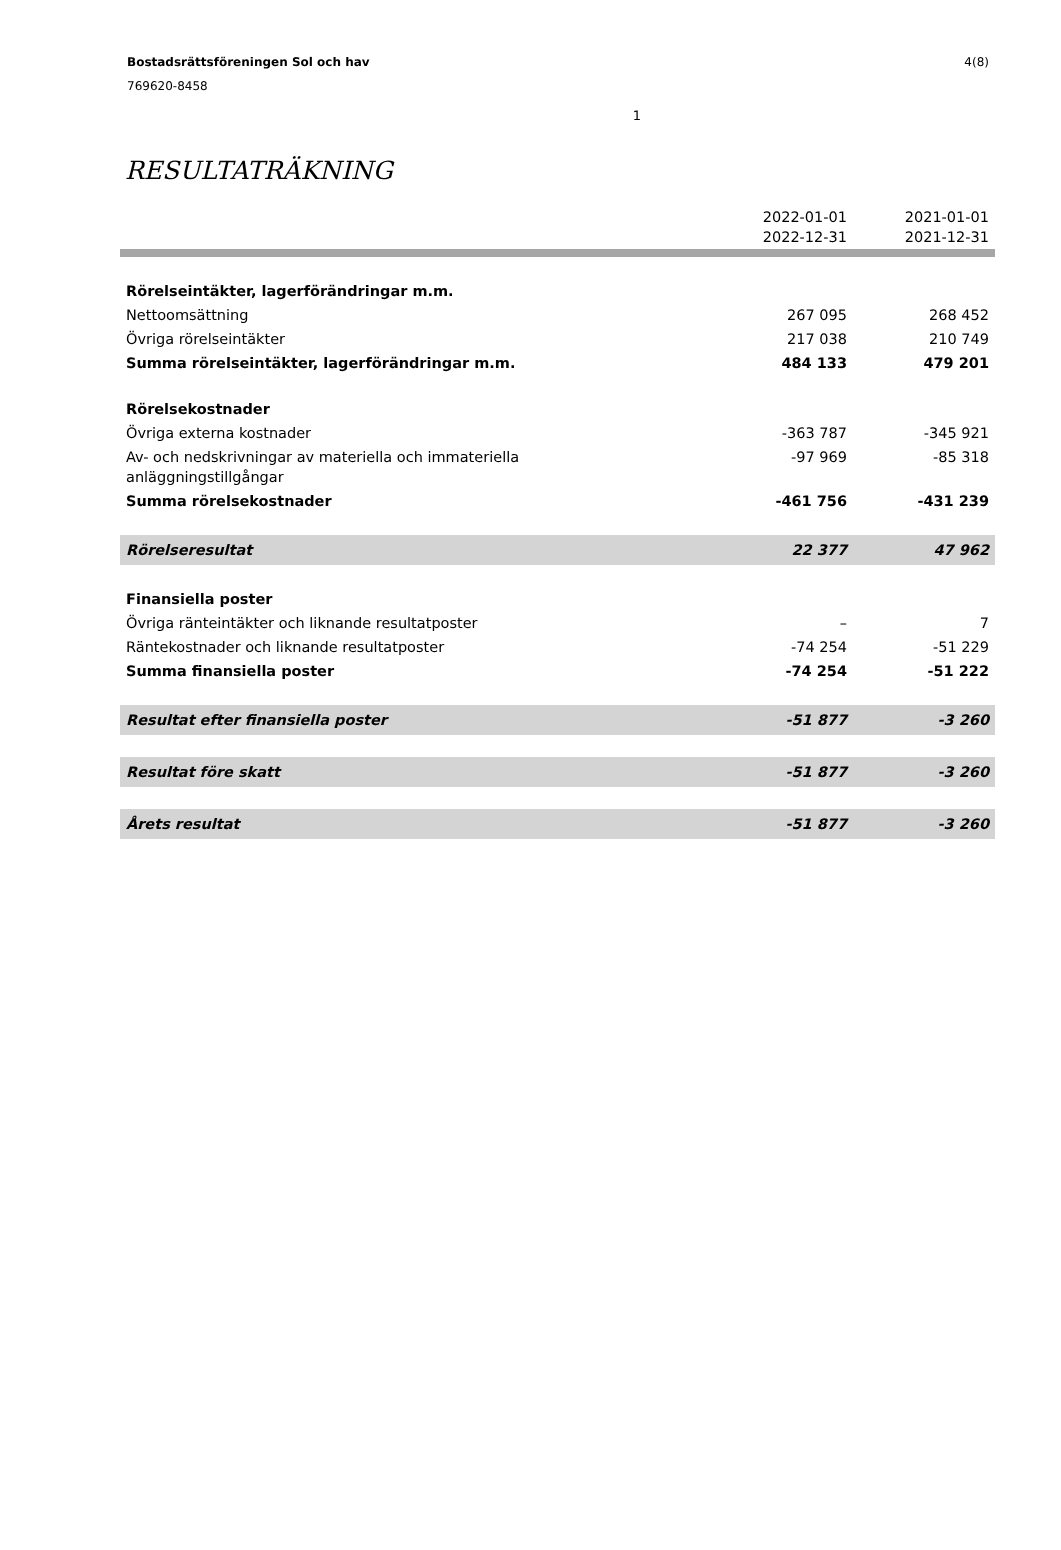4(8) Bostadsrättsföreningen Sol och hav
769620-8458
RESULTATRÄKNING
1
| | 2022-01-01 2022-12-31 | 2021-01-01 2021-12-31 |
| --- | --- | --- |
| Rörelseintäkter, lagerförändringar m.m. | | |
| Nettoomsättning | 267 095 | 268 452 |
| Övriga rörelseintäkter | 217 038 | 210 749 |
| Summa rörelseintäkter, lagerförändringar m.m. | 484 133 | 479 201 |
| Rörelsekostnader | | |
| Övriga externa kostnader | -363 787 | -345 921 |
| Av- och nedskrivningar av materiella och immateriella anläggningstillgångar | -97 969 | -85 318 |
| Summa rörelsekostnader | -461 756 | -431 239 |
| Rörelseresultat | 22 377 | 47 962 |
| Finansiella poster | | |
| Övriga ränteintäkter och liknande resultatposter | – | 7 |
| Räntekostnader och liknande resultatposter | -74 254 | -51 229 |
| Summa finansiella poster | -74 254 | -51 222 |
| Resultat efter finansiella poster | -51 877 | -3 260 |
| Resultat före skatt | -51 877 | -3 260 |
| Årets resultat | -51 877 | -3 260 |